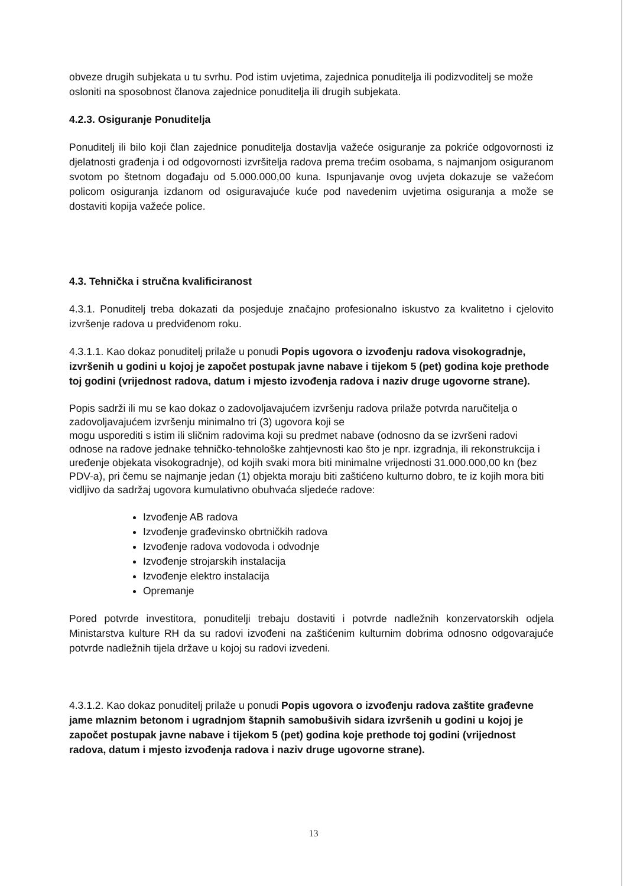obveze drugih subjekata u tu svrhu. Pod istim uvjetima, zajednica ponuditelja ili podizvoditelj se može osloniti na sposobnost članova zajednice ponuditelja ili drugih subjekata.
4.2.3. Osiguranje Ponuditelja
Ponuditelj ili bilo koji član zajednice ponuditelja dostavlja važeće osiguranje za pokriće odgovornosti iz djelatnosti građenja i od odgovornosti izvršitelja radova prema trećim osobama, s najmanjom osiguranom svotom po štetnom događaju od 5.000.000,00 kuna. Ispunjavanje ovog uvjeta dokazuje se važećom policom osiguranja izdanom od osiguravajuće kuće pod navedenim uvjetima osiguranja a može se dostaviti kopija važeće police.
4.3. Tehnička i stručna kvalificiranost
4.3.1. Ponuditelj treba dokazati da posjeduje značajno profesionalno iskustvo za kvalitetno i cjelovito izvršenje radova u predviđenom roku.
4.3.1.1. Kao dokaz ponuditelj prilaže u ponudi Popis ugovora o izvođenju radova visokogradnje, izvršenih u godini u kojoj je započet postupak javne nabave i tijekom 5 (pet) godina koje prethode toj godini (vrijednost radova, datum i mjesto izvođenja radova i naziv druge ugovorne strane).
Popis sadrži ili mu se kao dokaz o zadovoljavajućem izvršenju radova prilaže potvrda naručitelja o zadovoljavajućem izvršenju minimalno tri (3) ugovora koji se
mogu usporediti s istim ili sličnim radovima koji su predmet nabave (odnosno da se izvršeni radovi odnose na radove jednake tehničko-tehnološke zahtjevnosti kao što je npr. izgradnja, ili rekonstrukcija i uređenje objekata visokogradnje), od kojih svaki mora biti minimalne vrijednosti 31.000.000,00 kn (bez PDV-a), pri čemu se najmanje jedan (1) objekta moraju biti zaštićeno kulturno dobro, te iz kojih mora biti vidljivo da sadržaj ugovora kumulativno obuhvaća sljedeće radove:
Izvođenje AB radova
Izvođenje građevinsko obrtničkih radova
Izvođenje radova vodovoda i odvodnje
Izvođenje strojarskih instalacija
Izvođenje elektro instalacija
Opremanje
Pored potvrde investitora, ponuditelji trebaju dostaviti i potvrde nadležnih konzervatorskih odjela Ministarstva kulture RH da su radovi izvođeni na zaštićenim kulturnim dobrima odnosno odgovarajuće potvrde nadležnih tijela države u kojoj su radovi izvedeni.
4.3.1.2. Kao dokaz ponuditelj prilaže u ponudi Popis ugovora o izvođenju radova zaštite građevne jame mlaznim betonom i ugradnjom štapnih samobušivih sidara izvršenih u godini u kojoj je započet postupak javne nabave i tijekom 5 (pet) godina koje prethode toj godini (vrijednost radova, datum i mjesto izvođenja radova i naziv druge ugovorne strane).
13